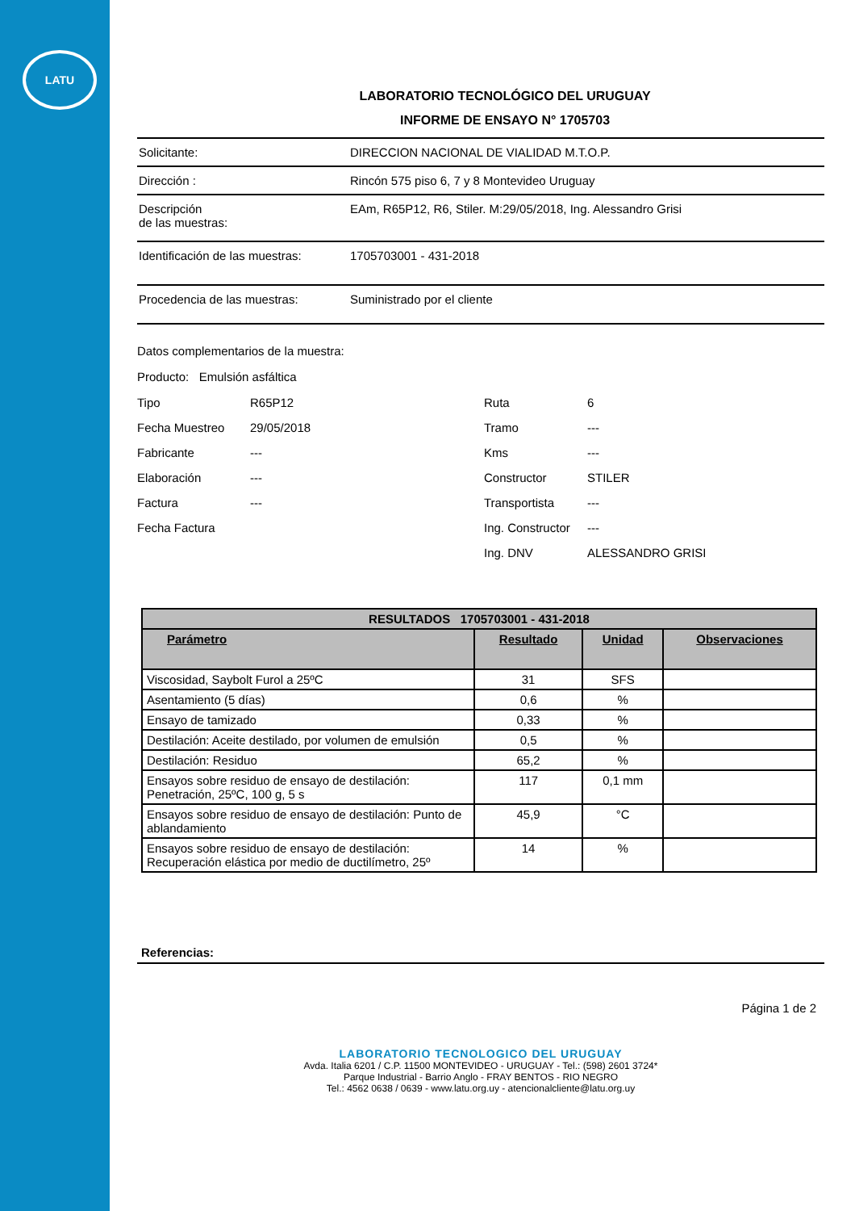LATU
LABORATORIO TECNOLÓGICO DEL URUGUAY
INFORME DE ENSAYO N° 1705703
Solicitante: DIRECCION NACIONAL DE VIALIDAD M.T.O.P.
Dirección : Rincón 575 piso 6, 7 y 8 Montevideo Uruguay
Descripción
de las muestras:
EAm, R65P12, R6, Stiler. M:29/05/2018, Ing. Alessandro Grisi
Identificación de las muestras:
1705703001 - 431-2018
Procedencia de las muestras: Suministrado por el cliente
Datos complementarios de la muestra:
Producto: Emulsión asfáltica
Tipo
R65P12
Ruta
6
Fecha Muestreo
29/05/2018
Tramo
---
Fabricante
---
Kms
---
Elaboración
---
Constructor
STILER
Factura
---
Transportista
---
Fecha Factura
Ing. Constructor
---
Ing. DNV
ALESSANDRO GRISI
| RESULTADOS 1705703001 - 431-2018 | | | |
| --- | --- | --- | --- |
| Parámetro | Resultado | Unidad | Observaciones |
| Viscosidad, Saybolt Furol a 25ºC | 31 | SFS | |
| Asentamiento (5 días) | 0,6 | % | |
| Ensayo de tamizado | 0,33 | % | |
| Destilación: Aceite destilado, por volumen de emulsión | 0,5 | % | |
| Destilación: Residuo | 65,2 | % | |
| Ensayos sobre residuo de ensayo de destilación: Penetración, 25ºC, 100 g, 5 s | 117 | 0,1 mm | |
| Ensayos sobre residuo de ensayo de destilación: Punto de ablandamiento | 45,9 | °C | |
| Ensayos sobre residuo de ensayo de destilación: Recuperación elástica por medio de ductilímetro, 25º | 14 | % | |
Referencias:
Página 1 de 2
LABORATORIO TECNOLOGICO DEL URUGUAY
Avda. Italia 6201 / C.P. 11500 MONTEVIDEO - URUGUAY - Tel.: (598) 2601 3724*
Parque Industrial - Barrio Anglo - FRAY BENTOS - RIO NEGRO
Tel.: 4562 0638 / 0639 - www.latu.org.uy - atencionalcliente@latu.org.uy